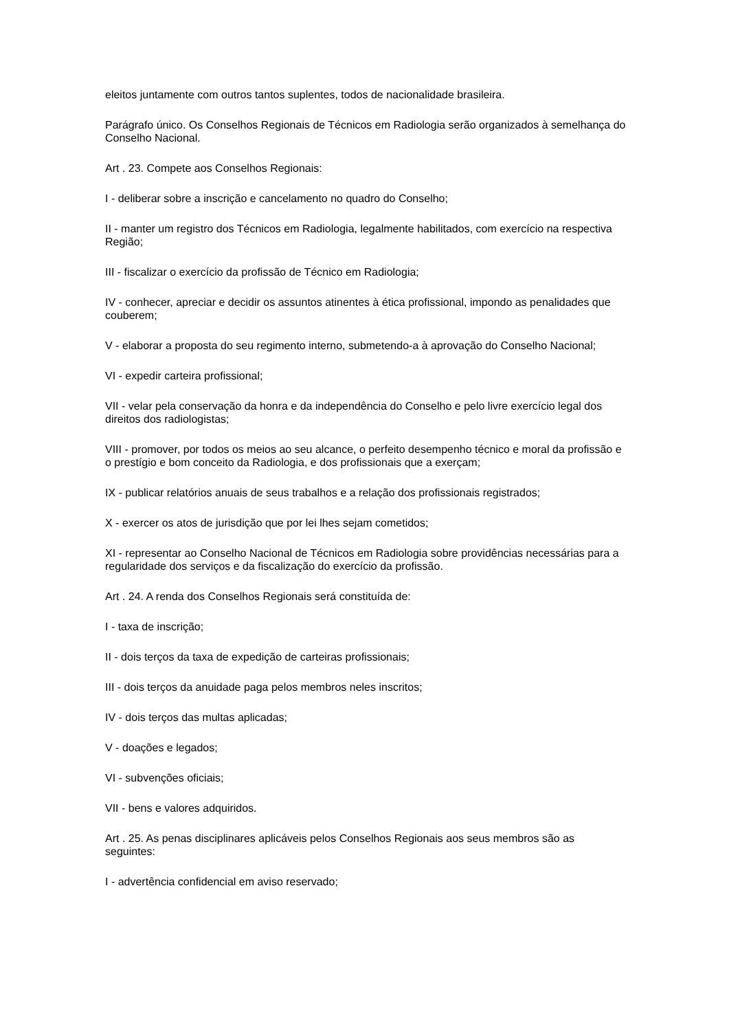eleitos juntamente com outros tantos suplentes, todos de nacionalidade brasileira.
Parágrafo único. Os Conselhos Regionais de Técnicos em Radiologia serão organizados à semelhança do Conselho Nacional.
Art . 23. Compete aos Conselhos Regionais:
I - deliberar sobre a inscrição e cancelamento no quadro do Conselho;
II - manter um registro dos Técnicos em Radiologia, legalmente habilitados, com exercício na respectiva Região;
III - fiscalizar o exercício da profissão de Técnico em Radiologia;
IV - conhecer, apreciar e decidir os assuntos atinentes à ética profissional, impondo as penalidades que couberem;
V - elaborar a proposta do seu regimento interno, submetendo-a à aprovação do Conselho Nacional;
VI - expedir carteira profissional;
VII - velar pela conservação da honra e da independência do Conselho e pelo livre exercício legal dos direitos dos radiologistas;
VIII - promover, por todos os meios ao seu alcance, o perfeito desempenho técnico e moral da profissão e o prestígio e bom conceito da Radiologia, e dos profissionais que a exerçam;
IX - publicar relatórios anuais de seus trabalhos e a relação dos profissionais registrados;
X - exercer os atos de jurisdição que por lei lhes sejam cometidos;
XI - representar ao Conselho Nacional de Técnicos em Radiologia sobre providências necessárias para a regularidade dos serviços e da fiscalização do exercício da profissão.
Art . 24. A renda dos Conselhos Regionais será constituída de:
I - taxa de inscrição;
II - dois terços da taxa de expedição de carteiras profissionais;
III - dois terços da anuidade paga pelos membros neles inscritos;
IV - dois terços das multas aplicadas;
V - doações e legados;
VI - subvenções oficiais;
VII - bens e valores adquiridos.
Art . 25. As penas disciplinares aplicáveis pelos Conselhos Regionais aos seus membros são as seguintes:
I - advertência confidencial em aviso reservado;